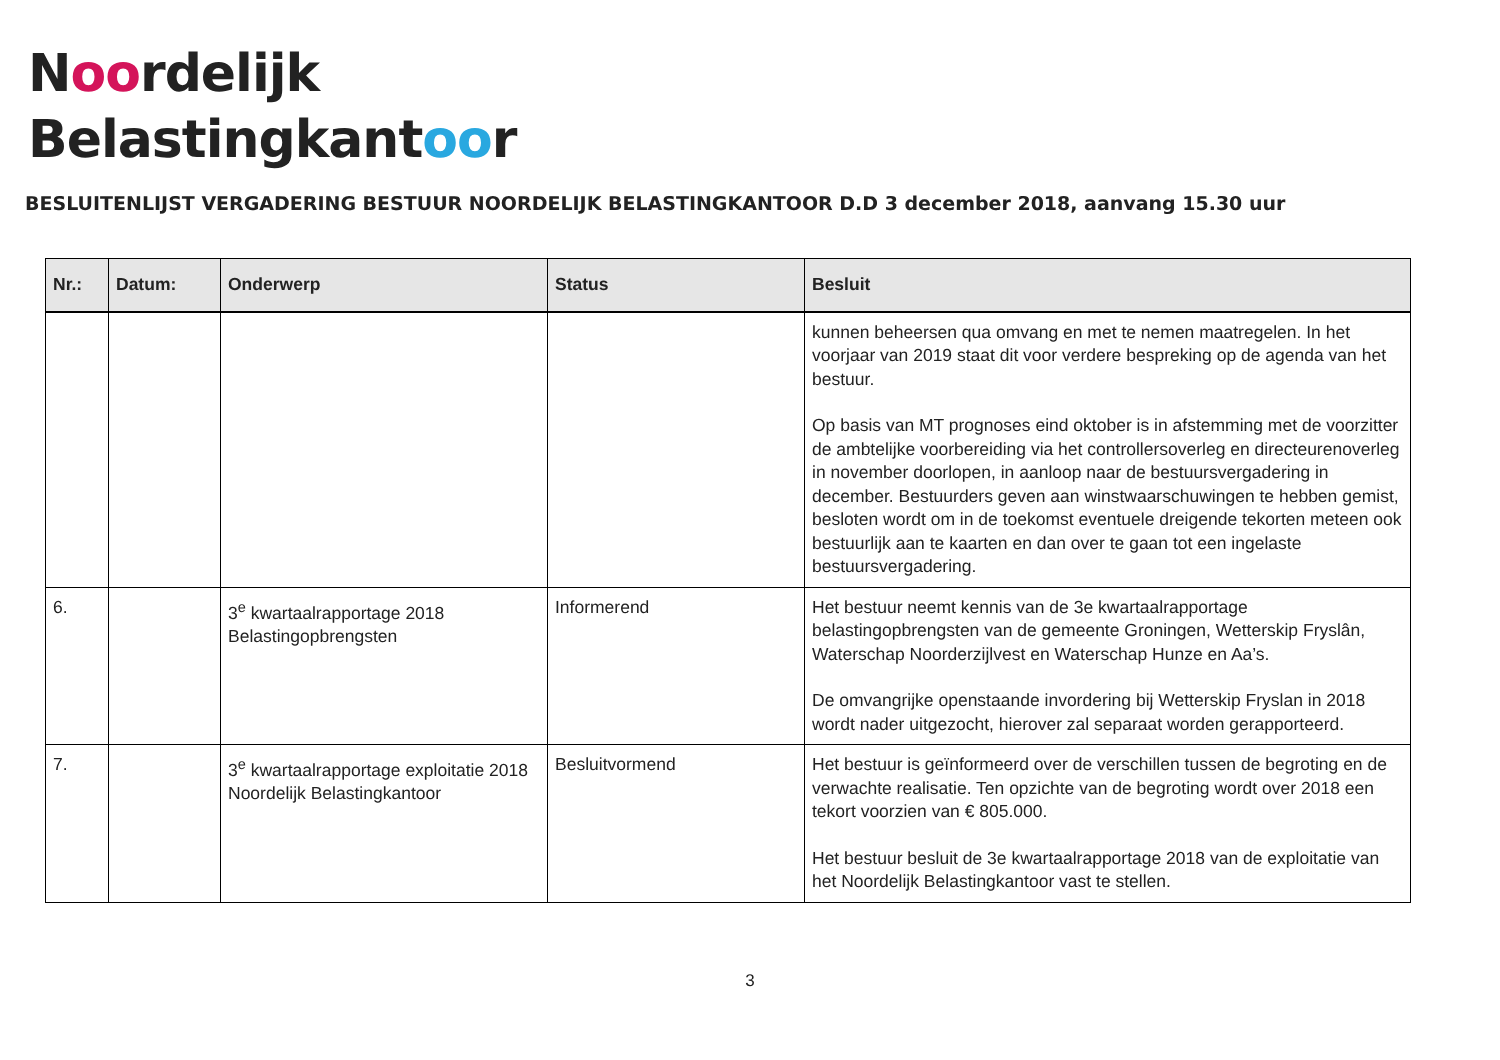Noordelijk
Belastingkantoor
BESLUITENLIJST VERGADERING BESTUUR NOORDELIJK BELASTINGKANTOOR D.D 3 december 2018, aanvang 15.30 uur
| Nr.: | Datum: | Onderwerp | Status | Besluit |
| --- | --- | --- | --- | --- |
| | | | | kunnen beheersen qua omvang en met te nemen maatregelen. In het voorjaar van 2019 staat dit voor verdere bespreking op de agenda van het bestuur. Op basis van MT prognoses eind oktober is in afstemming met de voorzitter de ambtelijke voorbereiding via het controllersoverleg en directeurenoverleg in november doorlopen, in aanloop naar de bestuursvergadering in december. Bestuurders geven aan winstwaarschuwingen te hebben gemist, besloten wordt om in de toekomst eventuele dreigende tekorten meteen ook bestuurlijk aan te kaarten en dan over te gaan tot een ingelaste bestuursvergadering. |
| 6. | | 3<sup>e</sup> kwartaalrapportage 2018 Belastingopbrengsten | Informerend | Het bestuur neemt kennis van de 3e kwartaalrapportage belastingopbrengsten van de gemeente Groningen, Wetterskip Fryslân, Waterschap Noorderzijlvest en Waterschap Hunze en Aa’s. De omvangrijke openstaande invordering bij Wetterskip Fryslan in 2018 wordt nader uitgezocht, hierover zal separaat worden gerapporteerd. |
| 7. | | 3<sup>e</sup> kwartaalrapportage exploitatie 2018 Noordelijk Belastingkantoor | Besluitvormend | Het bestuur is geïnformeerd over de verschillen tussen de begroting en de verwachte realisatie. Ten opzichte van de begroting wordt over 2018 een tekort voorzien van € 805.000. Het bestuur besluit de 3e kwartaalrapportage 2018 van de exploitatie van het Noordelijk Belastingkantoor vast te stellen. |
3